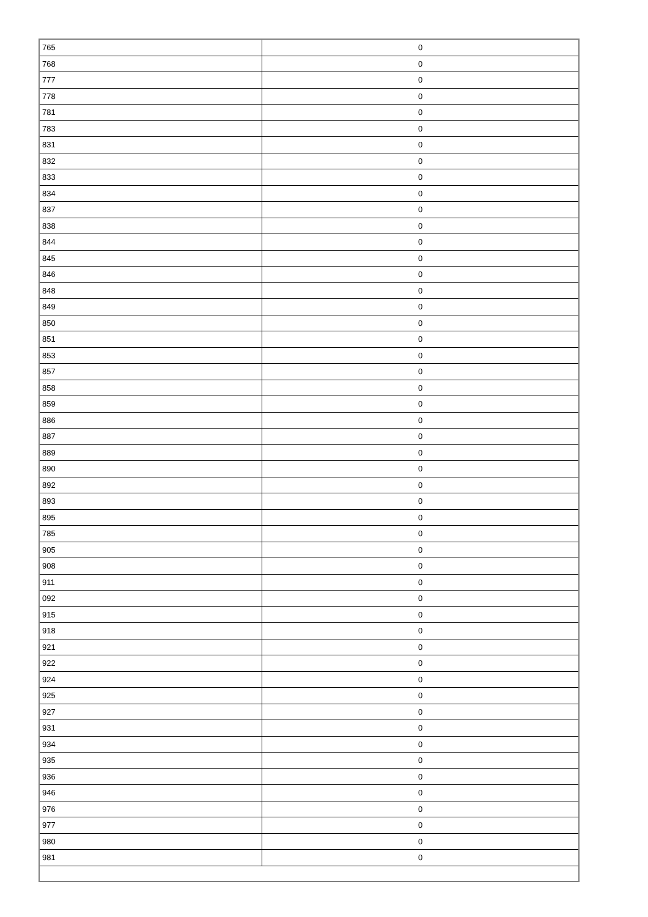| 765 | 0 |
| 768 | 0 |
| 777 | 0 |
| 778 | 0 |
| 781 | 0 |
| 783 | 0 |
| 831 | 0 |
| 832 | 0 |
| 833 | 0 |
| 834 | 0 |
| 837 | 0 |
| 838 | 0 |
| 844 | 0 |
| 845 | 0 |
| 846 | 0 |
| 848 | 0 |
| 849 | 0 |
| 850 | 0 |
| 851 | 0 |
| 853 | 0 |
| 857 | 0 |
| 858 | 0 |
| 859 | 0 |
| 886 | 0 |
| 887 | 0 |
| 889 | 0 |
| 890 | 0 |
| 892 | 0 |
| 893 | 0 |
| 895 | 0 |
| 785 | 0 |
| 905 | 0 |
| 908 | 0 |
| 911 | 0 |
| 092 | 0 |
| 915 | 0 |
| 918 | 0 |
| 921 | 0 |
| 922 | 0 |
| 924 | 0 |
| 925 | 0 |
| 927 | 0 |
| 931 | 0 |
| 934 | 0 |
| 935 | 0 |
| 936 | 0 |
| 946 | 0 |
| 976 | 0 |
| 977 | 0 |
| 980 | 0 |
| 981 | 0 |